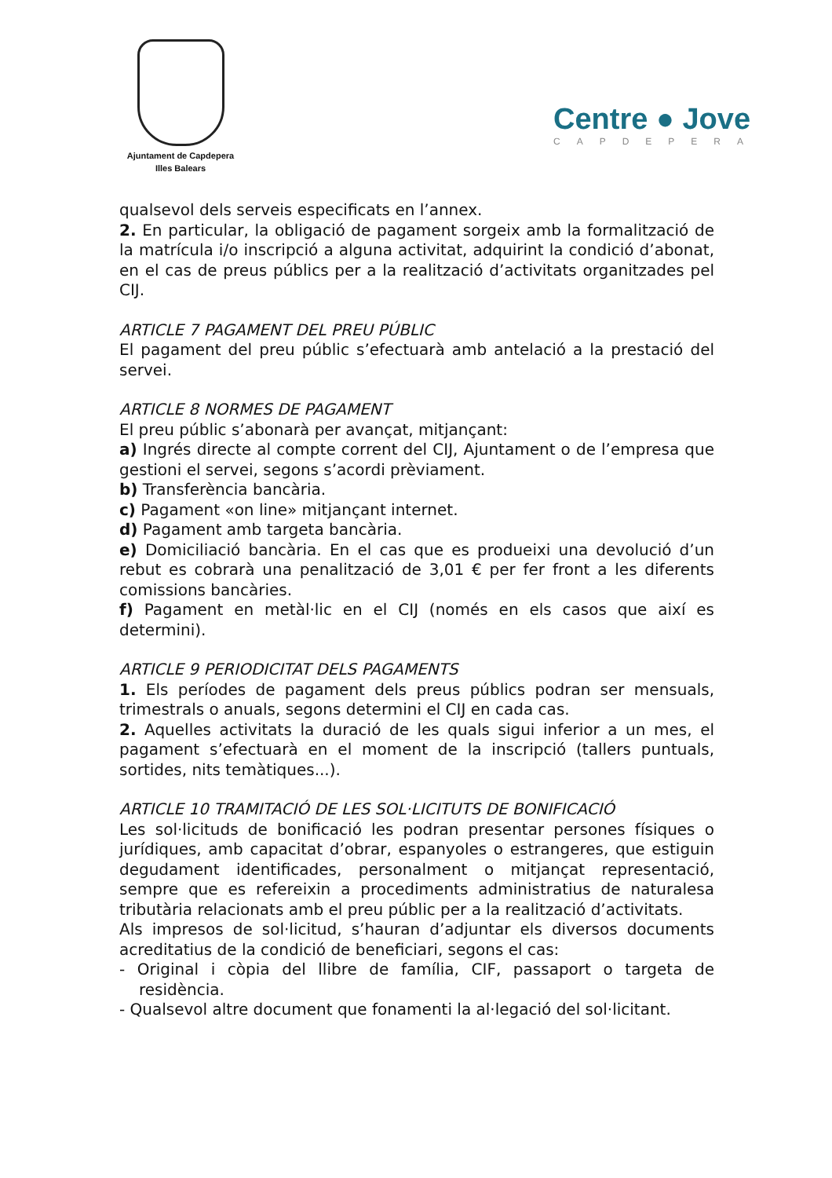Ajuntament de Capdepera
Illes Balears
Centre ● Jove
CAPDEPERA
qualsevol dels serveis especificats en l’annex.
2. En particular, la obligació de pagament sorgeix amb la formalització de la matrícula i/o inscripció a alguna activitat, adquirint la condició d’abonat, en el cas de preus públics per a la realització d’activitats organitzades pel CIJ.
ARTICLE 7 PAGAMENT DEL PREU PÚBLIC
El pagament del preu públic s’efectuarà amb antelació a la prestació del servei.
ARTICLE 8 NORMES DE PAGAMENT
El preu públic s’abonarà per avançat, mitjançant:
a) Ingrés directe al compte corrent del CIJ, Ajuntament o de l’empresa que gestioni el servei, segons s’acordi prèviament.
b) Transferència bancària.
c) Pagament «on line» mitjançant internet.
d) Pagament amb targeta bancària.
e) Domiciliació bancària. En el cas que es produeixi una devolució d’un rebut es cobrarà una penalització de 3,01 € per fer front a les diferents comissions bancàries.
f) Pagament en metàl·lic en el CIJ (només en els casos que així es determini).
ARTICLE 9 PERIODICITAT DELS PAGAMENTS
1. Els períodes de pagament dels preus públics podran ser mensuals, trimestrals o anuals, segons determini el CIJ en cada cas.
2. Aquelles activitats la duració de les quals sigui inferior a un mes, el pagament s’efectuarà en el moment de la inscripció (tallers puntuals, sortides, nits temàtiques...).
ARTICLE 10 TRAMITACIÓ DE LES SOL·LICITUTS DE BONIFICACIÓ
Les sol·licituds de bonificació les podran presentar persones físiques o jurídiques, amb capacitat d’obrar, espanyoles o estrangeres, que estiguin degudament identificades, personalment o mitjançat representació, sempre que es refereixin a procediments administratius de naturalesa tributària relacionats amb el preu públic per a la realització d’activitats.
Als impresos de sol·licitud, s’hauran d’adjuntar els diversos documents acreditatius de la condició de beneficiari, segons el cas:
- Original i còpia del llibre de família, CIF, passaport o targeta de residència.
- Qualsevol altre document que fonamenti la al·legació del sol·licitant.